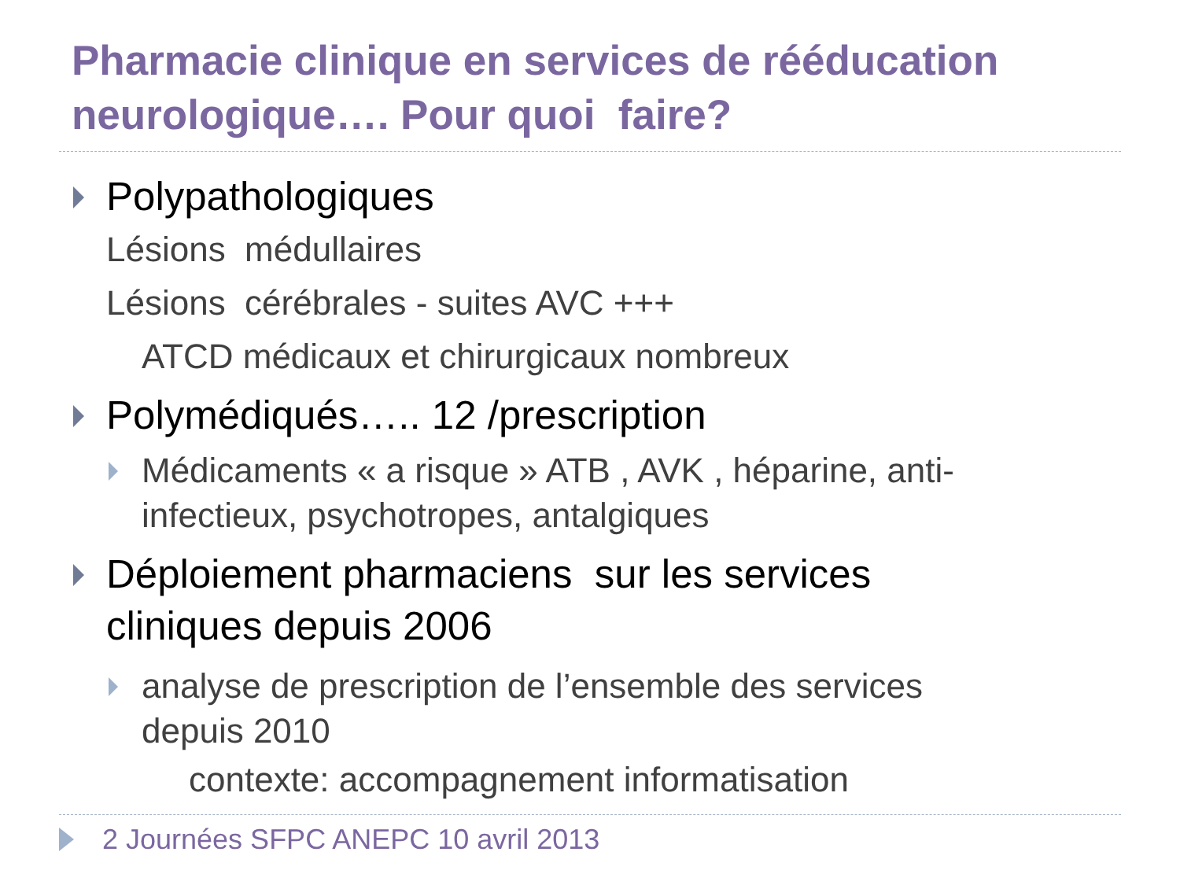Pharmacie clinique en services de rééducation neurologique…. Pour quoi faire?
Polypathologiques
Lésions médullaires
Lésions cérébrales - suites AVC +++
ATCD médicaux et chirurgicaux nombreux
Polymédiqués….. 12 /prescription
Médicaments « a risque » ATB , AVK , héparine, anti-infectieux, psychotropes, antalgiques
Déploiement pharmaciens sur les services cliniques depuis 2006
analyse de prescription de l’ensemble des services depuis 2010
contexte: accompagnement informatisation
2 Journées SFPC ANEPC 10 avril 2013